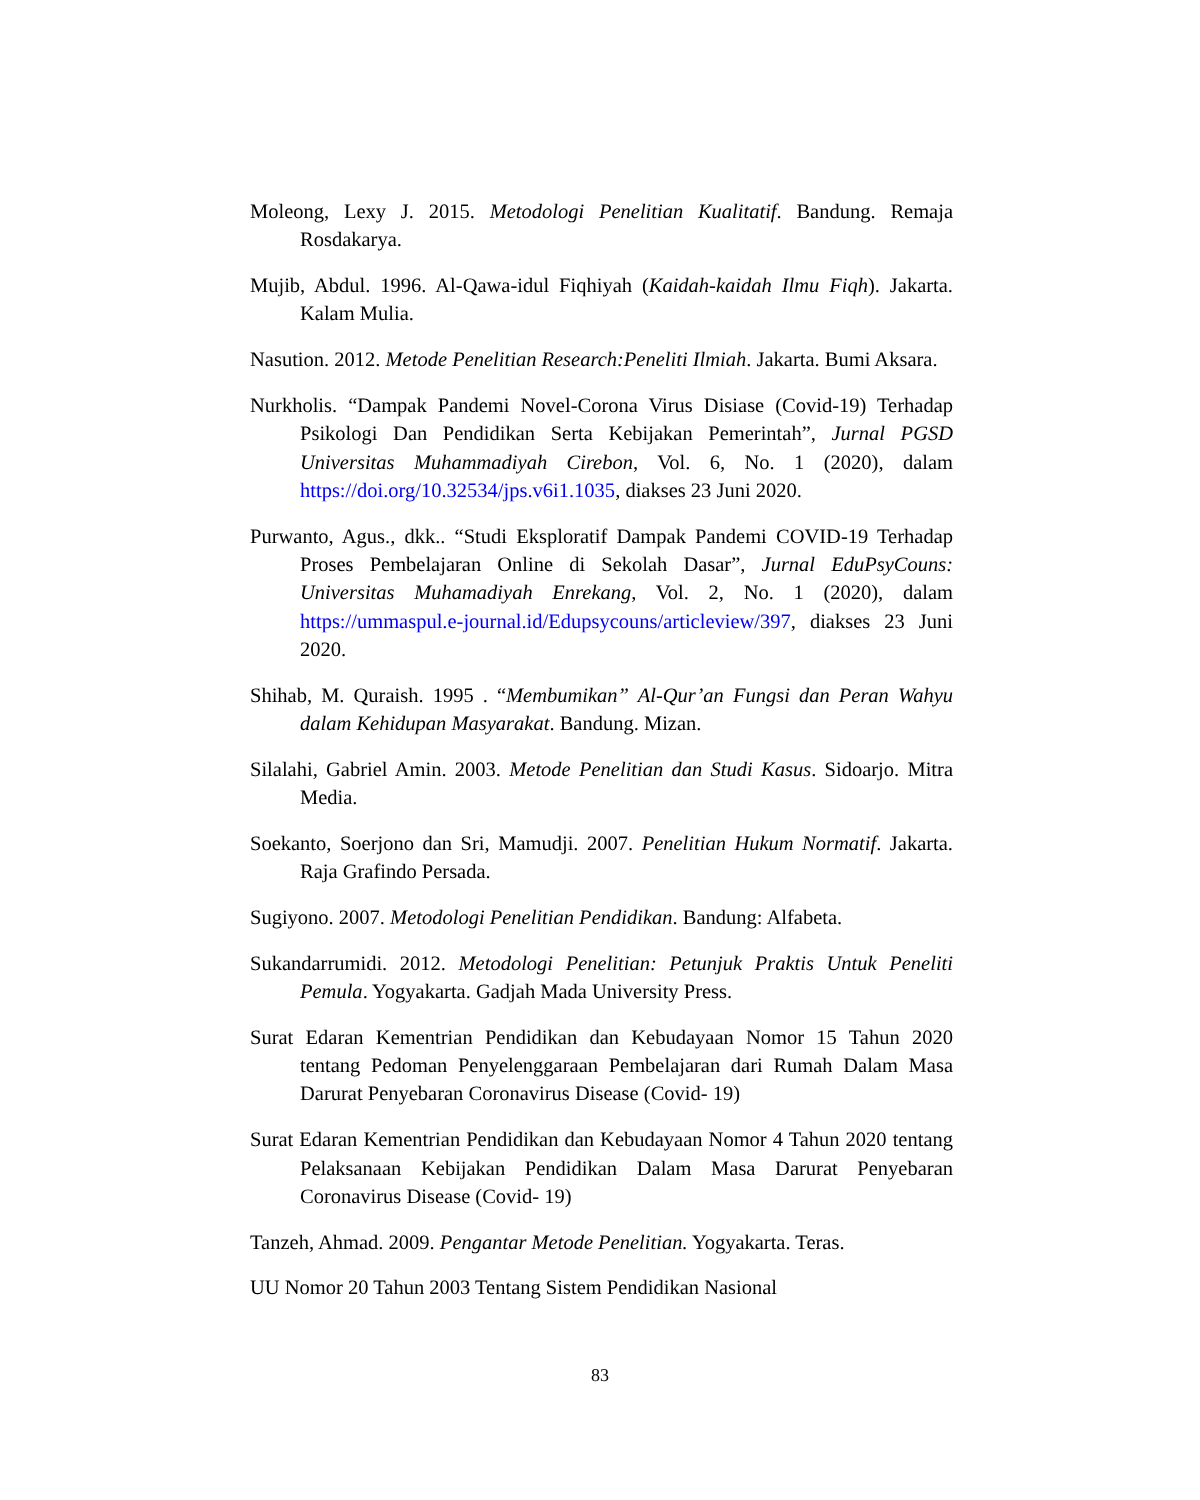Moleong, Lexy J. 2015. Metodologi Penelitian Kualitatif. Bandung. Remaja Rosdakarya.
Mujib, Abdul. 1996. Al-Qawa-idul Fiqhiyah (Kaidah-kaidah Ilmu Fiqh). Jakarta. Kalam Mulia.
Nasution. 2012. Metode Penelitian Research:Peneliti Ilmiah. Jakarta. Bumi Aksara.
Nurkholis. “Dampak Pandemi Novel-Corona Virus Disiase (Covid-19) Terhadap Psikologi Dan Pendidikan Serta Kebijakan Pemerintah”, Jurnal PGSD Universitas Muhammadiyah Cirebon, Vol. 6, No. 1 (2020), dalam https://doi.org/10.32534/jps.v6i1.1035, diakses 23 Juni 2020.
Purwanto, Agus., dkk.. “Studi Eksploratif Dampak Pandemi COVID-19 Terhadap Proses Pembelajaran Online di Sekolah Dasar”, Jurnal EduPsyCouns: Universitas Muhamadiyah Enrekang, Vol. 2, No. 1 (2020), dalam https://ummaspul.e-journal.id/Edupsycouns/articleview/397, diakses 23 Juni 2020.
Shihab, M. Quraish. 1995 . “Membumikan” Al-Qur’an Fungsi dan Peran Wahyu dalam Kehidupan Masyarakat. Bandung. Mizan.
Silalahi, Gabriel Amin. 2003. Metode Penelitian dan Studi Kasus. Sidoarjo. Mitra Media.
Soekanto, Soerjono dan Sri, Mamudji. 2007. Penelitian Hukum Normatif. Jakarta. Raja Grafindo Persada.
Sugiyono. 2007. Metodologi Penelitian Pendidikan. Bandung: Alfabeta.
Sukandarrumidi. 2012. Metodologi Penelitian: Petunjuk Praktis Untuk Peneliti Pemula. Yogyakarta. Gadjah Mada University Press.
Surat Edaran Kementrian Pendidikan dan Kebudayaan Nomor 15 Tahun 2020 tentang Pedoman Penyelenggaraan Pembelajaran dari Rumah Dalam Masa Darurat Penyebaran Coronavirus Disease (Covid- 19)
Surat Edaran Kementrian Pendidikan dan Kebudayaan Nomor 4 Tahun 2020 tentang Pelaksanaan Kebijakan Pendidikan Dalam Masa Darurat Penyebaran Coronavirus Disease (Covid- 19)
Tanzeh, Ahmad. 2009. Pengantar Metode Penelitian. Yogyakarta. Teras.
UU Nomor 20 Tahun 2003 Tentang Sistem Pendidikan Nasional
83